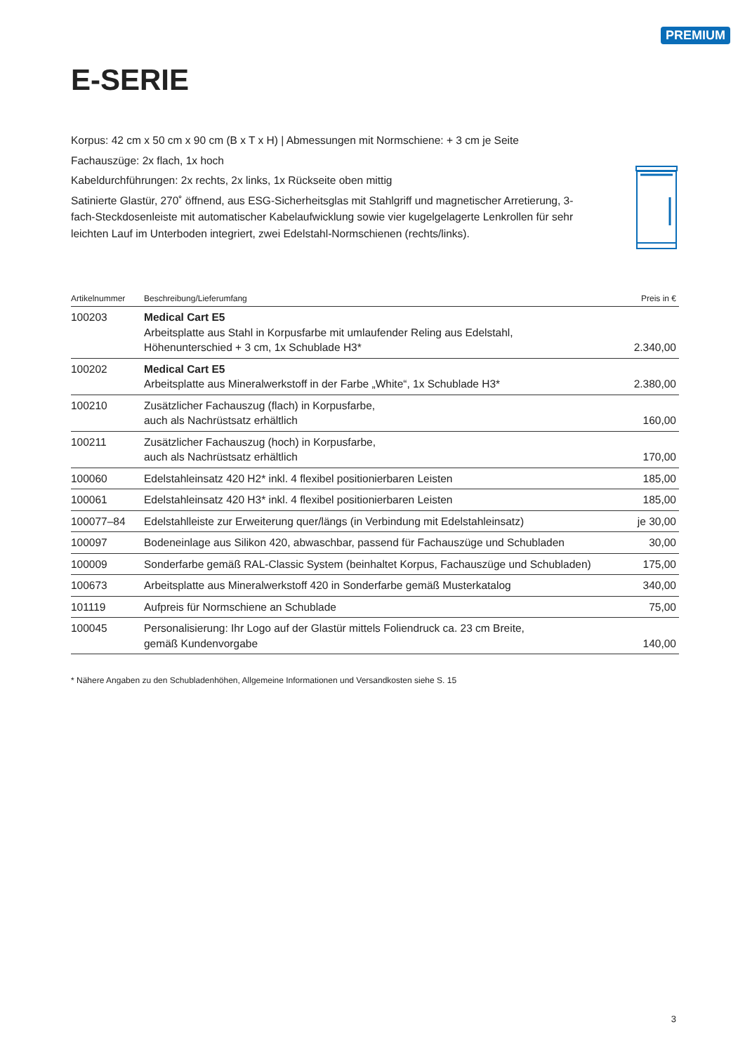PREMIUM
E-SERIE
Korpus: 42 cm x 50 cm x 90 cm (B x T x H) | Abmessungen mit Normschiene: + 3 cm je Seite
Fachauszüge: 2x flach, 1x hoch
Kabeldurchführungen: 2x rechts, 2x links, 1x Rückseite oben mittig
Satinierte Glastür, 270˚ öffnend, aus ESG-Sicherheitsglas mit Stahlgriff und magnetischer Arretierung, 3-fach-Steckdosenleiste mit automatischer Kabelaufwicklung sowie vier kugelgelagerte Lenkrollen für sehr leichten Lauf im Unterboden integriert, zwei Edelstahl-Normschienen (rechts/links).
| Artikelnummer | Beschreibung/Lieferumfang | Preis in € |
| --- | --- | --- |
| 100203 | Medical Cart E5 Arbeitsplatte aus Stahl in Korpusfarbe mit umlaufender Reling aus Edelstahl, Höhenunterschied + 3 cm, 1x Schublade H3* | 2.340,00 |
| 100202 | Medical Cart E5 Arbeitsplatte aus Mineralwerkstoff in der Farbe „White“, 1x Schublade H3* | 2.380,00 |
| 100210 | Zusätzlicher Fachauszug (flach) in Korpusfarbe, auch als Nachrüstsatz erhältlich | 160,00 |
| 100211 | Zusätzlicher Fachauszug (hoch) in Korpusfarbe, auch als Nachrüstsatz erhältlich | 170,00 |
| 100060 | Edelstahleinsatz 420 H2* inkl. 4 flexibel positionierbaren Leisten | 185,00 |
| 100061 | Edelstahleinsatz 420 H3* inkl. 4 flexibel positionierbaren Leisten | 185,00 |
| 100077–84 | Edelstahlleiste zur Erweiterung quer/längs (in Verbindung mit Edelstahleinsatz) | je 30,00 |
| 100097 | Bodeneinlage aus Silikon 420, abwaschbar, passend für Fachauszüge und Schubladen | 30,00 |
| 100009 | Sonderfarbe gemäß RAL-Classic System (beinhaltet Korpus, Fachauszüge und Schubladen) | 175,00 |
| 100673 | Arbeitsplatte aus Mineralwerkstoff 420 in Sonderfarbe gemäß Musterkatalog | 340,00 |
| 101119 | Aufpreis für Normschiene an Schublade | 75,00 |
| 100045 | Personalisierung: Ihr Logo auf der Glastür mittels Foliendruck ca. 23 cm Breite, gemäß Kundenvorgabe | 140,00 |
* Nähere Angaben zu den Schubladenhöhen, Allgemeine Informationen und Versandkosten siehe S. 15
3